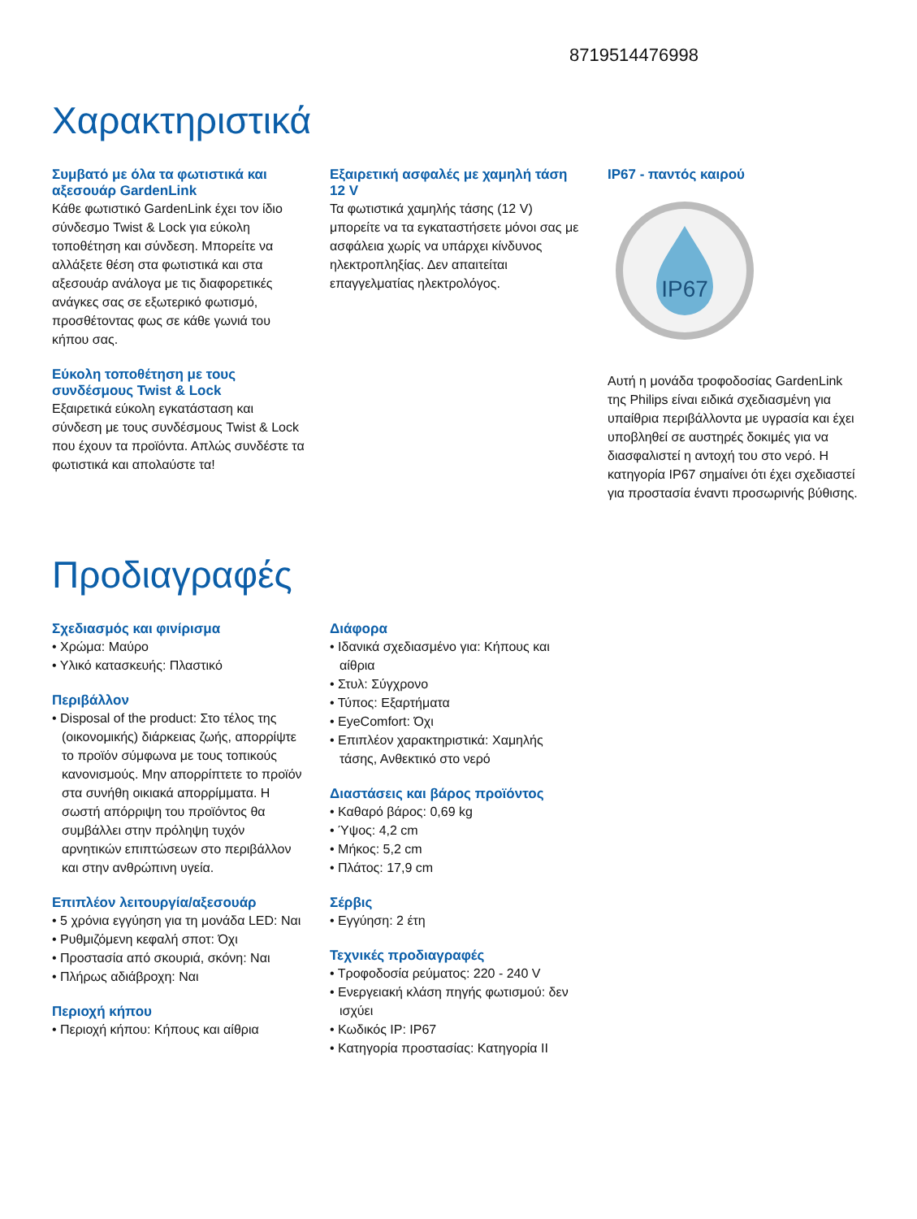8719514476998
Χαρακτηριστικά
Συμβατό με όλα τα φωτιστικά και αξεσουάρ GardenLink
Κάθε φωτιστικό GardenLink έχει τον ίδιο σύνδεσμο Twist & Lock για εύκολη τοποθέτηση και σύνδεση. Μπορείτε να αλλάξετε θέση στα φωτιστικά και στα αξεσουάρ ανάλογα με τις διαφορετικές ανάγκες σας σε εξωτερικό φωτισμό, προσθέτοντας φως σε κάθε γωνιά του κήπου σας.
Εύκολη τοποθέτηση με τους συνδέσμους Twist & Lock
Εξαιρετικά εύκολη εγκατάσταση και σύνδεση με τους συνδέσμους Twist & Lock που έχουν τα προϊόντα. Απλώς συνδέστε τα φωτιστικά και απολαύστε τα!
Εξαιρετική ασφαλές με χαμηλή τάση 12 V
Τα φωτιστικά χαμηλής τάσης (12 V) μπορείτε να τα εγκαταστήσετε μόνοι σας με ασφάλεια χωρίς να υπάρχει κίνδυνος ηλεκτροπληξίας. Δεν απαιτείται επαγγελματίας ηλεκτρολόγος.
IP67 - παντός καιρού
IP67
Αυτή η μονάδα τροφοδοσίας GardenLink της Philips είναι ειδικά σχεδιασμένη για υπαίθρια περιβάλλοντα με υγρασία και έχει υποβληθεί σε αυστηρές δοκιμές για να διασφαλιστεί η αντοχή του στο νερό. Η κατηγορία IP67 σημαίνει ότι έχει σχεδιαστεί για προστασία έναντι προσωρινής βύθισης.
Προδιαγραφές
Σχεδιασμός και φινίρισμα
• Χρώμα: Μαύρο
• Υλικό κατασκευής: Πλαστικό
Περιβάλλον
• Disposal of the product: Στο τέλος της (οικονομικής) διάρκειας ζωής, απορρίψτε το προϊόν σύμφωνα με τους τοπικούς κανονισμούς. Μην απορρίπτετε το προϊόν στα συνήθη οικιακά απορρίμματα. Η σωστή απόρριψη του προϊόντος θα συμβάλλει στην πρόληψη τυχόν αρνητικών επιπτώσεων στο περιβάλλον και στην ανθρώπινη υγεία.
Επιπλέον λειτουργία/αξεσουάρ
• 5 χρόνια εγγύηση για τη μονάδα LED: Ναι
• Ρυθμιζόμενη κεφαλή σποτ: Όχι
• Προστασία από σκουριά, σκόνη: Ναι
• Πλήρως αδιάβροχη: Ναι
Περιοχή κήπου
• Περιοχή κήπου: Κήπους και αίθρια
Διάφορα
• Ιδανικά σχεδιασμένο για: Κήπους και αίθρια
• Στυλ: Σύγχρονο
• Τύπος: Εξαρτήματα
• EyeComfort: Όχι
• Επιπλέον χαρακτηριστικά: Χαμηλής τάσης, Ανθεκτικό στο νερό
Διαστάσεις και βάρος προϊόντος
• Καθαρό βάρος: 0,69 kg
• Ύψος: 4,2 cm
• Μήκος: 5,2 cm
• Πλάτος: 17,9 cm
Σέρβις
• Εγγύηση: 2 έτη
Τεχνικές προδιαγραφές
• Τροφοδοσία ρεύματος: 220 - 240 V
• Ενεργειακή κλάση πηγής φωτισμού: δεν ισχύει
• Κωδικός IP: IP67
• Κατηγορία προστασίας: Κατηγορία II